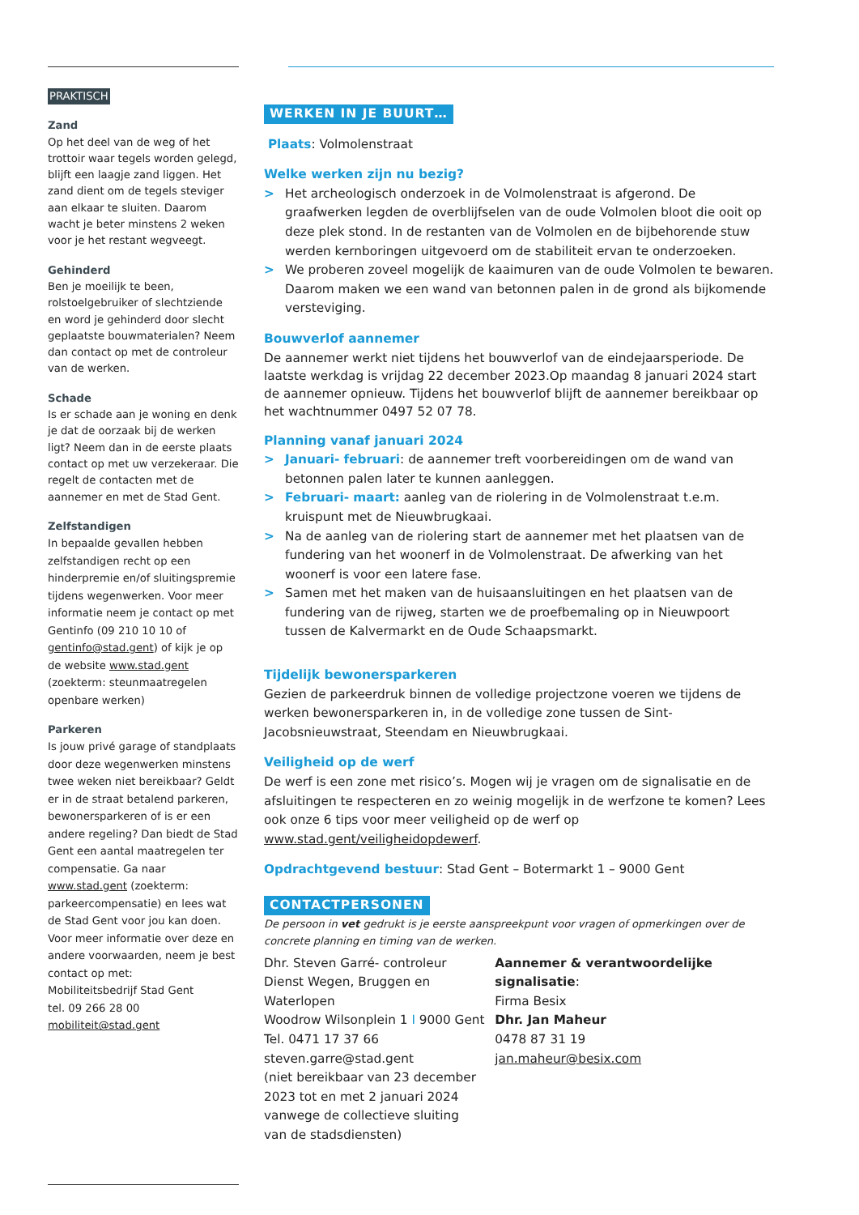PRAKTISCH
Zand
Op het deel van de weg of het trottoir waar tegels worden gelegd, blijft een laagje zand liggen. Het zand dient om de tegels steviger aan elkaar te sluiten. Daarom wacht je beter minstens 2 weken voor je het restant wegveegt.
Gehinderd
Ben je moeilijk te been, rolstoelgebruiker of slechtziende en word je gehinderd door slecht geplaatste bouwmaterialen? Neem dan contact op met de controleur van de werken.
Schade
Is er schade aan je woning en denk je dat de oorzaak bij de werken ligt? Neem dan in de eerste plaats contact op met uw verzekeraar. Die regelt de contacten met de aannemer en met de Stad Gent.
Zelfstandigen
In bepaalde gevallen hebben zelfstandigen recht op een hinderpremie en/of sluitingspremie tijdens wegenwerken. Voor meer informatie neem je contact op met Gentinfo (09 210 10 10 of gentinfo@stad.gent) of kijk je op de website www.stad.gent (zoekterm: steunmaatregelen openbare werken)
Parkeren
Is jouw privé garage of standplaats door deze wegenwerken minstens twee weken niet bereikbaar? Geldt er in de straat betalend parkeren, bewonersparkeren of is er een andere regeling? Dan biedt de Stad Gent een aantal maatregelen ter compensatie. Ga naar www.stad.gent (zoekterm: parkeercompensatie) en lees wat de Stad Gent voor jou kan doen. Voor meer informatie over deze en andere voorwaarden, neem je best contact op met:
Mobiliteitsbedrijf Stad Gent
tel. 09 266 28 00
mobiliteit@stad.gent
WERKEN IN JE BUURT…
Plaats: Volmolenstraat
Welke werken zijn nu bezig?
> Het archeologisch onderzoek in de Volmolenstraat is afgerond. De graafwerken legden de overblijfselen van de oude Volmolen bloot die ooit op deze plek stond. In de restanten van de Volmolen en de bijbehorende stuw werden kernboringen uitgevoerd om de stabiliteit ervan te onderzoeken.
> We proberen zoveel mogelijk de kaaimuren van de oude Volmolen te bewaren. Daarom maken we een wand van betonnen palen in de grond als bijkomende versteviging.
Bouwverlof aannemer
De aannemer werkt niet tijdens het bouwverlof van de eindejaarsperiode. De laatste werkdag is vrijdag 22 december 2023.Op maandag 8 januari 2024 start de aannemer opnieuw. Tijdens het bouwverlof blijft de aannemer bereikbaar op het wachtnummer 0497 52 07 78.
Planning vanaf januari 2024
> Januari- februari: de aannemer treft voorbereidingen om de wand van betonnen palen later te kunnen aanleggen.
> Februari- maart: aanleg van de riolering in de Volmolenstraat t.e.m. kruispunt met de Nieuwbrugkaai.
> Na de aanleg van de riolering start de aannemer met het plaatsen van de fundering van het woonerf in de Volmolenstraat. De afwerking van het woonerf is voor een latere fase.
> Samen met het maken van de huisaansluitingen en het plaatsen van de fundering van de rijweg, starten we de proefbemaling op in Nieuwpoort tussen de Kalvermarkt en de Oude Schaapsmarkt.
Tijdelijk bewonersparkeren
Gezien de parkeerdruk binnen de volledige projectzone voeren we tijdens de werken bewonersparkeren in, in de volledige zone tussen de Sint-Jacobsnieuwstraat, Steendam en Nieuwbrugkaai.
Veiligheid op de werf
De werf is een zone met risico’s. Mogen wij je vragen om de signalisatie en de afsluitingen te respecteren en zo weinig mogelijk in de werfzone te komen? Lees ook onze 6 tips voor meer veiligheid op de werf op www.stad.gent/veiligheidopdewerf.
Opdrachtgevend bestuur: Stad Gent – Botermarkt 1 – 9000 Gent
CONTACTPERSONEN
De persoon in vet gedrukt is je eerste aanspreekpunt voor vragen of opmerkingen over de concrete planning en timing van de werken.
Dhr. Steven Garré- controleur
Dienst Wegen, Bruggen en Waterlopen
Woodrow Wilsonplein 1 I 9000 Gent
Tel. 0471 17 37 66
steven.garre@stad.gent
(niet bereikbaar van 23 december 2023 tot en met 2 januari 2024 vanwege de collectieve sluiting van de stadsdiensten)
Aannemer & verantwoordelijke signalisatie:
Firma Besix
Dhr. Jan Maheur
0478 87 31 19
jan.maheur@besix.com